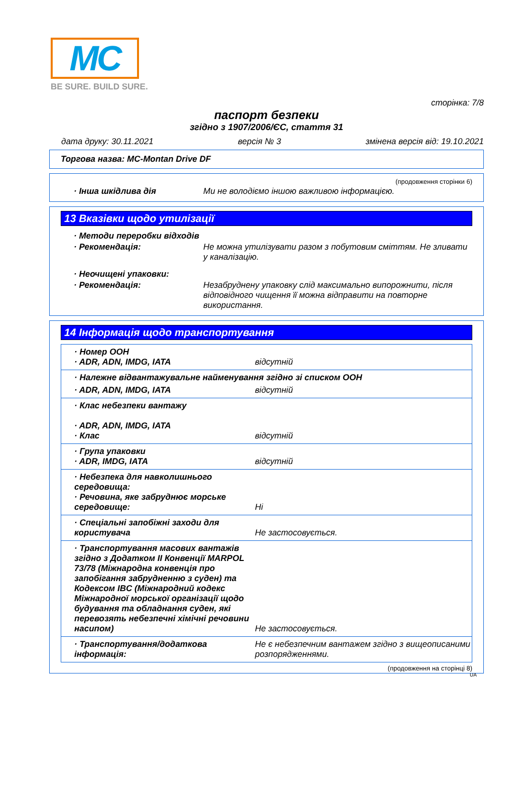MC
BE SURE. BUILD SURE.
сторінка: 7/8
паспорт безпеки
згідно з 1907/2006/ЄС, стаття 31
дата друку: 30.11.2021 версія № 3 змінена версія від: 19.10.2021
Торгова назва: MC-Montan Drive DF
(продовження сторінки 6)
· Інша шкідлива дія Ми не володіємо іншою важливою інформацією.
13 Вказівки щодо утилізації
· Методи переробки відходів
· Рекомендація: Не можна утилізувати разом з побутовим сміттям. Не зливати у каналізацію.
· Неочищені упаковки:
· Рекомендація: Незабруднену упаковку слід максимально випорожнити, після відповідного чищення її можна відправити на повторне використання.
14 Інформація щодо транспортування
| · Номер ООН · ADR, ADN, IMDG, IATA | відсутній |
| · Належне відвантажувальне найменування згідно зі списком ООН | |
| · ADR, ADN, IMDG, IATA | відсутній |
| · Клас небезпеки вантажу · ADR, ADN, IMDG, IATA · Клас | відсутній |
| · Група упаковки · ADR, IMDG, IATA | відсутній |
| · Небезпека для навколишнього середовища: · Речовина, яке забруднює морське середовище: | Ні |
| · Спеціальні запобіжні заходи для користувача | Не застосовується. |
| · Транспортування масових вантажів згідно з Додатком II Конвенції MARPOL 73/78 (Міжнародна конвенція про запобігання забрудненню з суден) та Кодексом IBC (Міжнародний кодекс Міжнародної морської організації щодо будування та обладнання суден, які перевозять небезпечні хімічні речовини насипом) | Не застосовується. |
| · Транспортування/додаткова інформація: | Не є небезпечним вантажем згідно з вищеописаними розпорядженнями. |
(продовження на сторінці 8)
UA